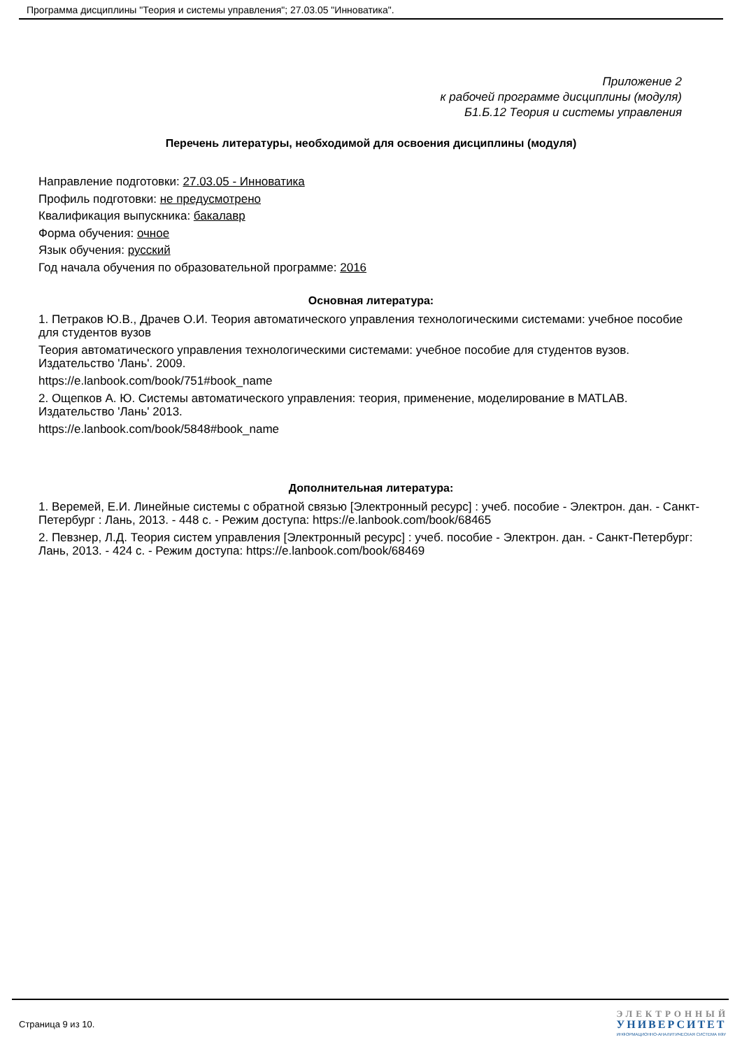Программа дисциплины "Теория и системы управления"; 27.03.05 "Инноватика".
Приложение 2
к рабочей программе дисциплины (модуля)
Б1.Б.12 Теория и системы управления
Перечень литературы, необходимой для освоения дисциплины (модуля)
Направление подготовки: 27.03.05 - Инноватика
Профиль подготовки: не предусмотрено
Квалификация выпускника: бакалавр
Форма обучения: очное
Язык обучения: русский
Год начала обучения по образовательной программе: 2016
Основная литература:
1. Петраков Ю.В., Драчев О.И. Теория автоматического управления технологическими системами: учебное пособие для студентов вузов
Теория автоматического управления технологическими системами: учебное пособие для студентов вузов. Издательство 'Лань'. 2009.
https://e.lanbook.com/book/751#book_name
2. Ощепков А. Ю. Системы автоматического управления: теория, применение, моделирование в MATLAB. Издательство 'Лань' 2013.
https://e.lanbook.com/book/5848#book_name
Дополнительная литература:
1. Веремей, Е.И. Линейные системы с обратной связью [Электронный ресурс] : учеб. пособие - Электрон. дан. - Санкт-Петербург : Лань, 2013. - 448 с. - Режим доступа: https://e.lanbook.com/book/68465
2. Певзнер, Л.Д. Теория систем управления [Электронный ресурс] : учеб. пособие - Электрон. дан. - Санкт-Петербург: Лань, 2013. - 424 с. - Режим доступа: https://e.lanbook.com/book/68469
Страница 9 из 10.
ЭЛЕКТРОННЫЙ
УНИВЕРСИТЕТ
ИНФОРМАЦИОННО-АНАЛИТИЧЕСКАЯ СИСТЕМА КФУ